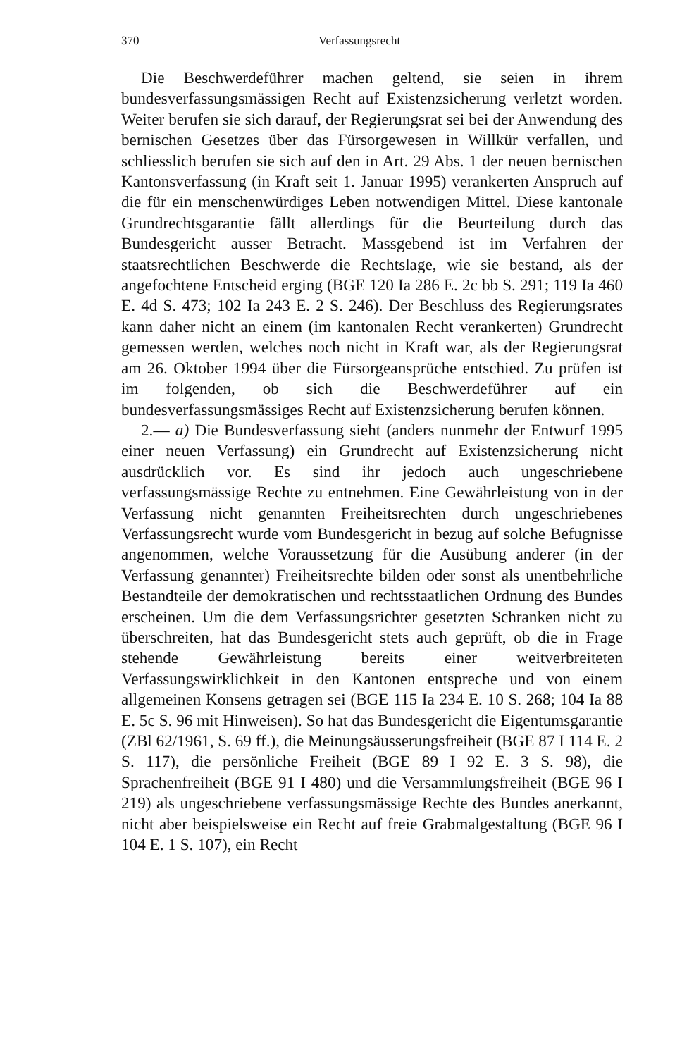370 Verfassungsrecht
Die Beschwerdeführer machen geltend, sie seien in ihrem bundesverfassungsmässigen Recht auf Existenzsicherung verletzt worden. Weiter berufen sie sich darauf, der Regierungsrat sei bei der Anwendung des bernischen Gesetzes über das Fürsorgewesen in Willkür verfallen, und schliesslich berufen sie sich auf den in Art. 29 Abs. 1 der neuen bernischen Kantonsverfassung (in Kraft seit 1. Januar 1995) verankerten Anspruch auf die für ein menschenwürdiges Leben notwendigen Mittel. Diese kantonale Grundrechtsgarantie fällt allerdings für die Beurteilung durch das Bundesgericht ausser Betracht. Massgebend ist im Verfahren der staatsrechtlichen Beschwerde die Rechtslage, wie sie bestand, als der angefochtene Entscheid erging (BGE 120 Ia 286 E. 2c bb S. 291; 119 Ia 460 E. 4d S. 473; 102 Ia 243 E. 2 S. 246). Der Beschluss des Regierungsrates kann daher nicht an einem (im kantonalen Recht verankerten) Grundrecht gemessen werden, welches noch nicht in Kraft war, als der Regierungsrat am 26. Oktober 1994 über die Fürsorgeansprüche entschied. Zu prüfen ist im folgenden, ob sich die Beschwerdeführer auf ein bundesverfassungsmässiges Recht auf Existenzsicherung berufen können.
2.— a) Die Bundesverfassung sieht (anders nunmehr der Entwurf 1995 einer neuen Verfassung) ein Grundrecht auf Existenzsicherung nicht ausdrücklich vor. Es sind ihr jedoch auch ungeschriebene verfassungsmässige Rechte zu entnehmen. Eine Gewährleistung von in der Verfassung nicht genannten Freiheitsrechten durch ungeschriebenes Verfassungsrecht wurde vom Bundesgericht in bezug auf solche Befugnisse angenommen, welche Voraussetzung für die Ausübung anderer (in der Verfassung genannter) Freiheitsrechte bilden oder sonst als unentbehrliche Bestandteile der demokratischen und rechtsstaatlichen Ordnung des Bundes erscheinen. Um die dem Verfassungsrichter gesetzten Schranken nicht zu überschreiten, hat das Bundesgericht stets auch geprüft, ob die in Frage stehende Gewährleistung bereits einer weitverbreiteten Verfassungswirklichkeit in den Kantonen entspreche und von einem allgemeinen Konsens getragen sei (BGE 115 Ia 234 E. 10 S. 268; 104 Ia 88 E. 5c S. 96 mit Hinweisen). So hat das Bundesgericht die Eigentumsgarantie (ZBl 62/1961, S. 69 ff.), die Meinungsäusserungsfreiheit (BGE 87 I 114 E. 2 S. 117), die persönliche Freiheit (BGE 89 I 92 E. 3 S. 98), die Sprachenfreiheit (BGE 91 I 480) und die Versammlungsfreiheit (BGE 96 I 219) als ungeschriebene verfassungsmässige Rechte des Bundes anerkannt, nicht aber beispielsweise ein Recht auf freie Grabmalgestaltung (BGE 96 I 104 E. 1 S. 107), ein Recht